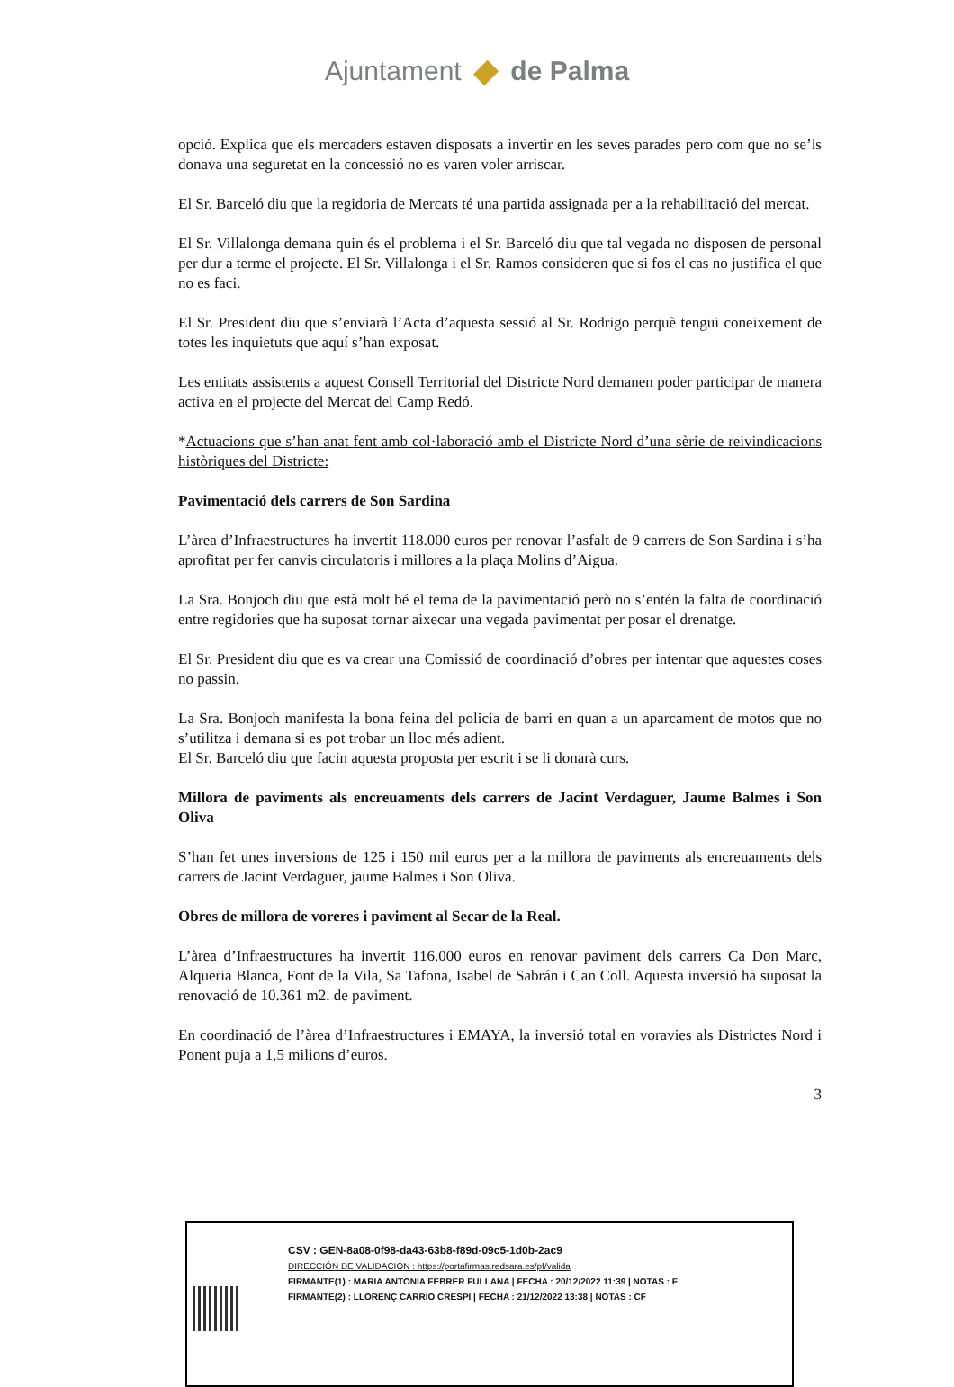Ajuntament de Palma
opció. Explica que els mercaders estaven disposats a invertir en les seves parades pero com que no se’ls donava una seguretat en la concessió no es varen voler arriscar.
El Sr. Barceló diu que la regidoria de Mercats té una partida assignada per a la rehabilitació del mercat.
El Sr. Villalonga demana quin és el problema i el Sr. Barceló diu que tal vegada no disposen de personal per dur a terme el projecte. El Sr. Villalonga i el Sr. Ramos consideren que si fos el cas no justifica el que no es faci.
El Sr. President diu que s’enviarà l’Acta d’aquesta sessió al Sr. Rodrigo perquè tengui coneixement de totes les inquietuts que aquí s’han exposat.
Les entitats assistents a aquest Consell Territorial del Districte Nord demanen poder participar de manera activa en el projecte del Mercat del Camp Redó.
*Actuacions que s’han anat fent amb col·laboració amb el Districte Nord d’una sèrie de reivindicacions històriques del Districte:
Pavimentació dels carrers de Son Sardina
L’àrea d’Infraestructures ha invertit 118.000 euros per renovar l’asfalt de 9 carrers de Son Sardina i s’ha aprofitat per fer canvis circulatoris i millores a la plaça Molins d’Aigua.
La Sra. Bonjoch diu que està molt bé el tema de la pavimentació però no s’entén la falta de coordinació entre regidories que ha suposat tornar aixecar una vegada pavimentat per posar el drenatge.
El Sr. President diu que es va crear una Comissió de coordinació d’obres per intentar que aquestes coses no passin.
La Sra. Bonjoch manifesta la bona feina del policia de barri en quan a un aparcament de motos que no s’utilitza i demana si es pot trobar un lloc més adient.
El Sr. Barceló diu que facin aquesta proposta per escrit i se li donarà curs.
Millora de paviments als encreuaments dels carrers de Jacint Verdaguer, Jaume Balmes i Son Oliva
S’han fet unes inversions de 125 i 150 mil euros per a la millora de paviments als encreuaments dels carrers de Jacint Verdaguer, jaume Balmes i Son Oliva.
Obres de millora de voreres i paviment al Secar de la Real.
L’àrea d’Infraestructures ha invertit 116.000 euros en renovar paviment dels carrers Ca Don Marc, Alqueria Blanca, Font de la Vila, Sa Tafona, Isabel de Sabrán i Can Coll. Aquesta inversió ha suposat la renovació de 10.361 m2. de paviment.
En coordinació de l’àrea d’Infraestructures i EMAYA, la inversió total en voravies als Districtes Nord i Ponent puja a 1,5 milions d’euros.
3
CSV : GEN-8a08-0f98-da43-63b8-f89d-09c5-1d0b-2ac9
DIRECCIÓN DE VALIDACIÓN : https://portafirmas.redsara.es/pf/valida
FIRMANTE(1) : MARIA ANTONIA FEBRER FULLANA | FECHA : 20/12/2022 11:39 | NOTAS : F
FIRMANTE(2) : LLORENÇ CARRIO CRESPI | FECHA : 21/12/2022 13:38 | NOTAS : CF